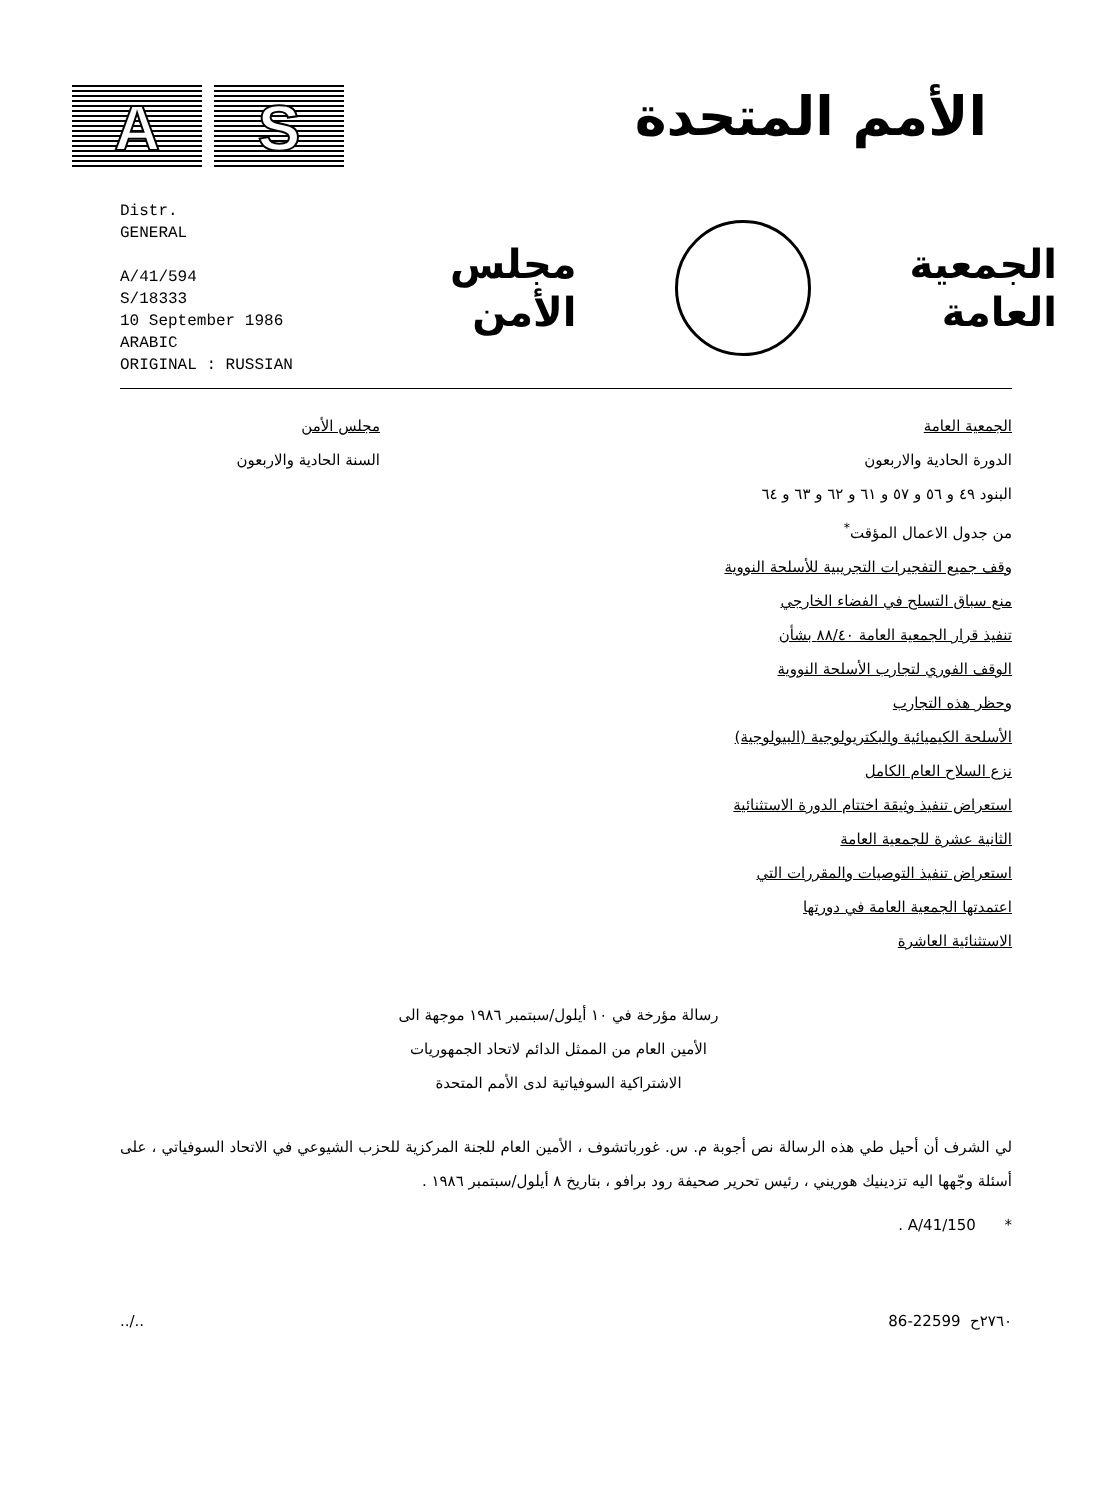A S
الأمم المتحدة
Distr.
GENERAL
A/41/594
S/18333
10 September 1986
ARABIC
ORIGINAL : RUSSIAN
الجمعية
العامة
مجلس
الأمن
الجمعية العامة
الدورة الحادية والاربعون
البنود ٤٩ و ٥٦ و ٥٧ و ٦١ و ٦٢ و ٦٣ و ٦٤
من جدول الاعمال المؤقت<sup>*</sup>
وقف جميع التفجيرات التجريبية للأسلحة النووية
منع سباق التسلح في الفضاء الخارجي
تنفيذ قرار الجمعية العامة ٨٨/٤٠ بشأن
الوقف الفوري لتجارب الأسلحة النووية
وحظر هذه التجارب
الأسلحة الكيميائية والبكتريولوجية (البيولوجية)
نزع السلاح العام الكامل
استعراض تنفيذ وثيقة اختتام الدورة الاستثنائية
الثانية عشرة للجمعية العامة
استعراض تنفيذ التوصيات والمقررات التي
اعتمدتها الجمعية العامة في دورتها
الاستثنائية العاشرة
مجلس الأمن
السنة الحادية والاربعون
رسالة مؤرخة في ١٠ أيلول/سبتمبر ١٩٨٦ موجهة الى
الأمين العام من الممثل الدائم لاتحاد الجمهوريات
الاشتراكية السوفياتية لدى الأمم المتحدة
لي الشرف أن أحيل طي هذه الرسالة نص أجوبة م. س. غورباتشوف ، الأمين العام للجنة المركزية للحزب الشيوعي في الاتحاد السوفياتي ، على أسئلة وجّهها اليه تزدينيك هوريني ، رئيس تحرير صحيفة رود برافو ، بتاريخ ٨ أيلول/سبتمبر ١٩٨٦ .
* A/41/150 .
../.. 86-22599 ٢٧٦٠ح